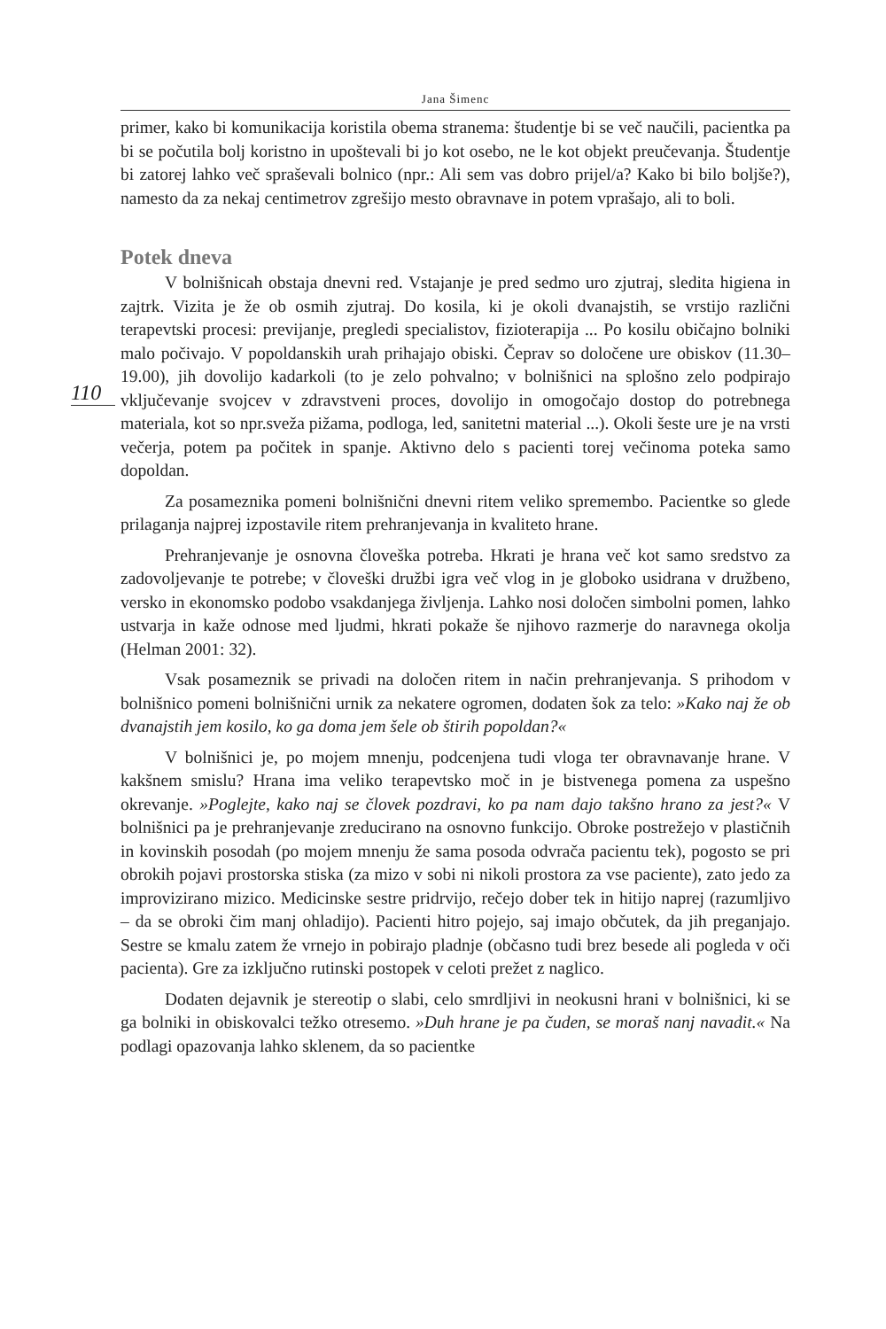Jana Šimenc
primer, kako bi komunikacija koristila obema stranema: študentje bi se več naučili, pacientka pa bi se počutila bolj koristno in upoštevali bi jo kot osebo, ne le kot objekt preučevanja. Študentje bi zatorej lahko več spraševali bolnico (npr.: Ali sem vas dobro prijel/a? Kako bi bilo boljše?), namesto da za nekaj centimetrov zgrešijo mesto obravnave in potem vprašajo, ali to boli.
Potek dneva
110
V bolnišnicah obstaja dnevni red. Vstajanje je pred sedmo uro zjutraj, sledita higiena in zajtrk. Vizita je že ob osmih zjutraj. Do kosila, ki je okoli dvanajstih, se vrstijo različni terapevtski procesi: previjanje, pregledi specialistov, fizioterapija ... Po kosilu običajno bolniki malo počivajo. V popoldanskih urah prihajajo obiski. Čeprav so določene ure obiskov (11.30–19.00), jih dovolijo kadarkoli (to je zelo pohvalno; v bolnišnici na splošno zelo podpirajo vključevanje svojcev v zdravstveni proces, dovolijo in omogočajo dostop do potrebnega materiala, kot so npr.sveža pižama, podloga, led, sanitetni material ...). Okoli šeste ure je na vrsti večerja, potem pa počitek in spanje. Aktivno delo s pacienti torej večinoma poteka samo dopoldan.
Za posameznika pomeni bolnišnični dnevni ritem veliko spremembo. Pacientke so glede prilaganja najprej izpostavile ritem prehranjevanja in kvaliteto hrane.
Prehranjevanje je osnovna človeška potreba. Hkrati je hrana več kot samo sredstvo za zadovoljevanje te potrebe; v človeški družbi igra več vlog in je globoko usidrana v družbeno, versko in ekonomsko podobo vsakdanjega življenja. Lahko nosi določen simbolni pomen, lahko ustvarja in kaže odnose med ljudmi, hkrati pokaže še njihovo razmerje do naravnega okolja (Helman 2001: 32).
Vsak posameznik se privadi na določen ritem in način prehranjevanja. S prihodom v bolnišnico pomeni bolnišnični urnik za nekatere ogromen, dodaten šok za telo: »Kako naj že ob dvanajstih jem kosilo, ko ga doma jem šele ob štirih popoldan?«
V bolnišnici je, po mojem mnenju, podcenjena tudi vloga ter obravnavanje hrane. V kakšnem smislu? Hrana ima veliko terapevtsko moč in je bistvenega pomena za uspešno okrevanje. »Poglejte, kako naj se človek pozdravi, ko pa nam dajo takšno hrano za jest?« V bolnišnici pa je prehranjevanje zreducirano na osnovno funkcijo. Obroke postrežejo v plastičnih in kovinskih posodah (po mojem mnenju že sama posoda odvrača pacientu tek), pogosto se pri obrokih pojavi prostorska stiska (za mizo v sobi ni nikoli prostora za vse paciente), zato jedo za improvizirano mizico. Medicinske sestre pridrvijo, rečejo dober tek in hitijo naprej (razumljivo – da se obroki čim manj ohladijo). Pacienti hitro pojejo, saj imajo občutek, da jih preganjajo. Sestre se kmalu zatem že vrnejo in pobirajo pladnje (občasno tudi brez besede ali pogleda v oči pacienta). Gre za izključno rutinski postopek v celoti prežet z naglico.
Dodaten dejavnik je stereotip o slabi, celo smrdljivi in neokusni hrani v bolnišnici, ki se ga bolniki in obiskovalci težko otresemo. »Duh hrane je pa čuden, se moraš nanj navadit.« Na podlagi opazovanja lahko sklenem, da so pacientke